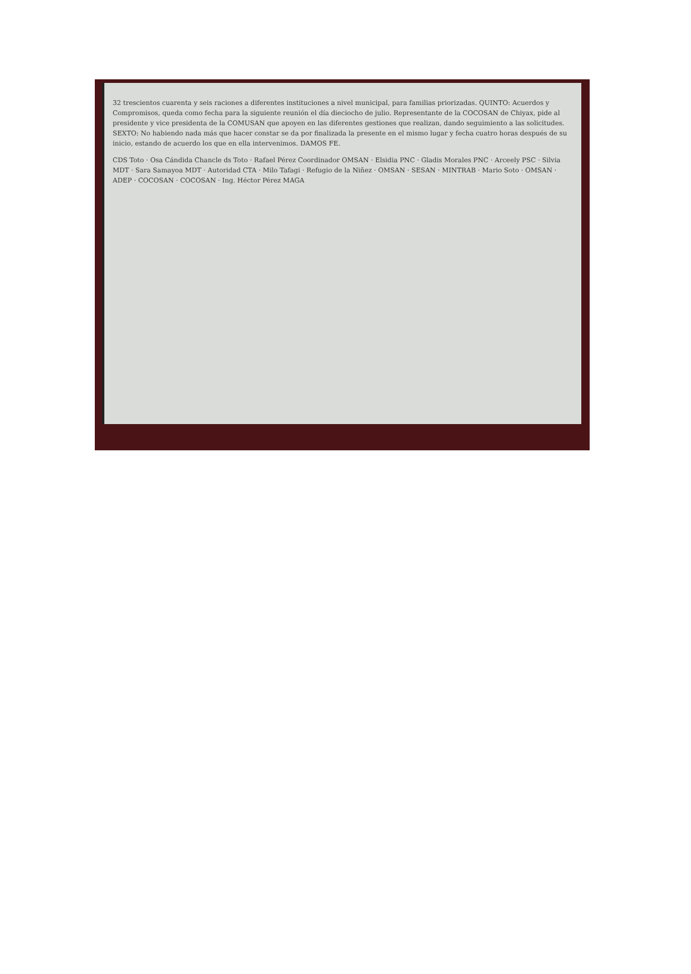32 trescientos cuarenta y seis raciones a diferentes instituciones a nivel municipal, para familias priorizadas. QUINTO: Acuerdos y Compromisos, queda como fecha para la siguiente reunión el día dieciocho de julio. Representante de la COCOSAN de Chiyax, pide al presidente y vice presidenta de la COMUSAN que apoyen en las diferentes gestiones que realizan, dando seguimiento a las solicitudes. SEXTO: No habiendo nada más que hacer constar se da por finalizada la presente en el mismo lugar y fecha cuatro horas después de su inicio, estando de acuerdo los que en ella intervenimos. DAMOS FE.
CDS Toto · Osa Cándida Chancle ds Toto · Rafael Pérez Coordinador OMSAN · Elsidia PNC · Gladis Morales PNC · Arceely PSC · Silvia MDT · Sara Samayoa MDT · Autoridad CTA · Milo Tafagi · Refugio de la Niñez · OMSAN · SESAN · MINTRAB · Mario Soto · OMSAN · ADEP · COCOSAN · COCOSAN · Ing. Héctor Pérez MAGA